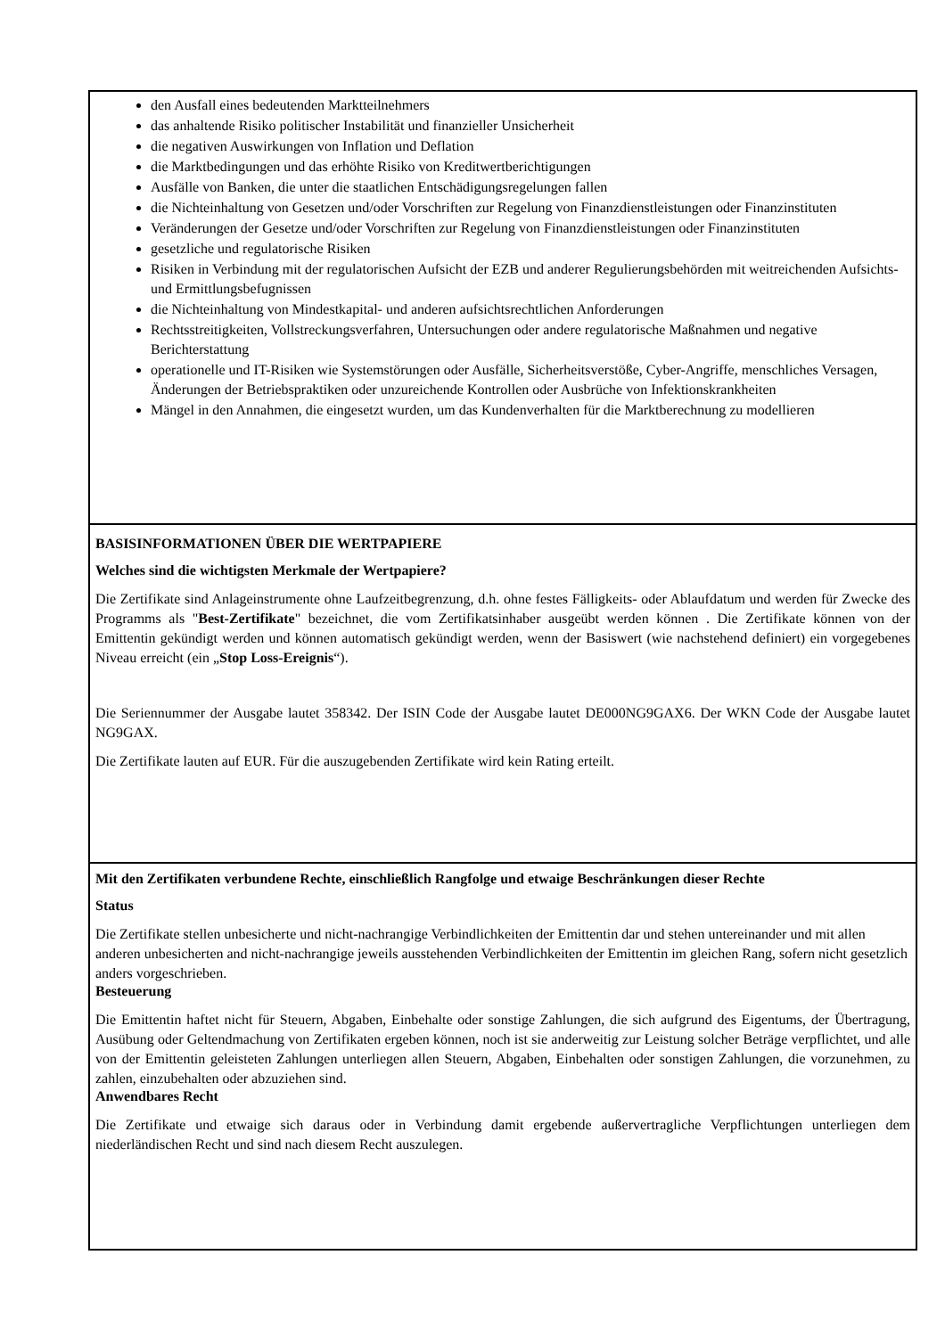den Ausfall eines bedeutenden Marktteilnehmers
das anhaltende Risiko politischer Instabilität und finanzieller Unsicherheit
die negativen Auswirkungen von Inflation und Deflation
die Marktbedingungen und das erhöhte Risiko von Kreditwertberichtigungen
Ausfälle von Banken, die unter die staatlichen Entschädigungsregelungen fallen
die Nichteinhaltung von Gesetzen und/oder Vorschriften zur Regelung von Finanzdienstleistungen oder Finanzinstituten
Veränderungen der Gesetze und/oder Vorschriften zur Regelung von Finanzdienstleistungen oder Finanzinstituten
gesetzliche und regulatorische Risiken
Risiken in Verbindung mit der regulatorischen Aufsicht der EZB und anderer Regulierungsbehörden mit weitreichenden Aufsichts- und Ermittlungsbefugnissen
die Nichteinhaltung von Mindestkapital- und anderen aufsichtsrechtlichen Anforderungen
Rechtsstreitigkeiten, Vollstreckungsverfahren, Untersuchungen oder andere regulatorische Maßnahmen und negative Berichterstattung
operationelle und IT-Risiken wie Systemstörungen oder Ausfälle, Sicherheitsverstöße, Cyber-Angriffe, menschliches Versagen, Änderungen der Betriebspraktiken oder unzureichende Kontrollen oder Ausbrüche von Infektionskrankheiten
Mängel in den Annahmen, die eingesetzt wurden, um das Kundenverhalten für die Marktberechnung zu modellieren
BASISINFORMATIONEN ÜBER DIE WERTPAPIERE
Welches sind die wichtigsten Merkmale der Wertpapiere?
Die Zertifikate sind Anlageinstrumente ohne Laufzeitbegrenzung, d.h. ohne festes Fälligkeits- oder Ablaufdatum und werden für Zwecke des Programms als "Best-Zertifikate" bezeichnet, die vom Zertifikatsinhaber ausgeübt werden können . Die Zertifikate können von der Emittentin gekündigt werden und können automatisch gekündigt werden, wenn der Basiswert (wie nachstehend definiert) ein vorgegebenes Niveau erreicht (ein „Stop Loss-Ereignis“).
Die Seriennummer der Ausgabe lautet 358342. Der ISIN Code der Ausgabe lautet DE000NG9GAX6. Der WKN Code der Ausgabe lautet NG9GAX.
Die Zertifikate lauten auf EUR. Für die auszugebenden Zertifikate wird kein Rating erteilt.
Mit den Zertifikaten verbundene Rechte, einschließlich Rangfolge und etwaige Beschränkungen dieser Rechte
Status
Die Zertifikate stellen unbesicherte und nicht-nachrangige Verbindlichkeiten der Emittentin dar und stehen untereinander und mit allen anderen unbesicherten and nicht-nachrangige jeweils ausstehenden Verbindlichkeiten der Emittentin im gleichen Rang, sofern nicht gesetzlich anders vorgeschrieben.
Besteuerung
Die Emittentin haftet nicht für Steuern, Abgaben, Einbehalte oder sonstige Zahlungen, die sich aufgrund des Eigentums, der Übertragung, Ausübung oder Geltendmachung von Zertifikaten ergeben können, noch ist sie anderweitig zur Leistung solcher Beträge verpflichtet, und alle von der Emittentin geleisteten Zahlungen unterliegen allen Steuern, Abgaben, Einbehalten oder sonstigen Zahlungen, die vorzunehmen, zu zahlen, einzubehalten oder abzuziehen sind.
Anwendbares Recht
Die Zertifikate und etwaige sich daraus oder in Verbindung damit ergebende außervertragliche Verpflichtungen unterliegen dem niederländischen Recht und sind nach diesem Recht auszulegen.